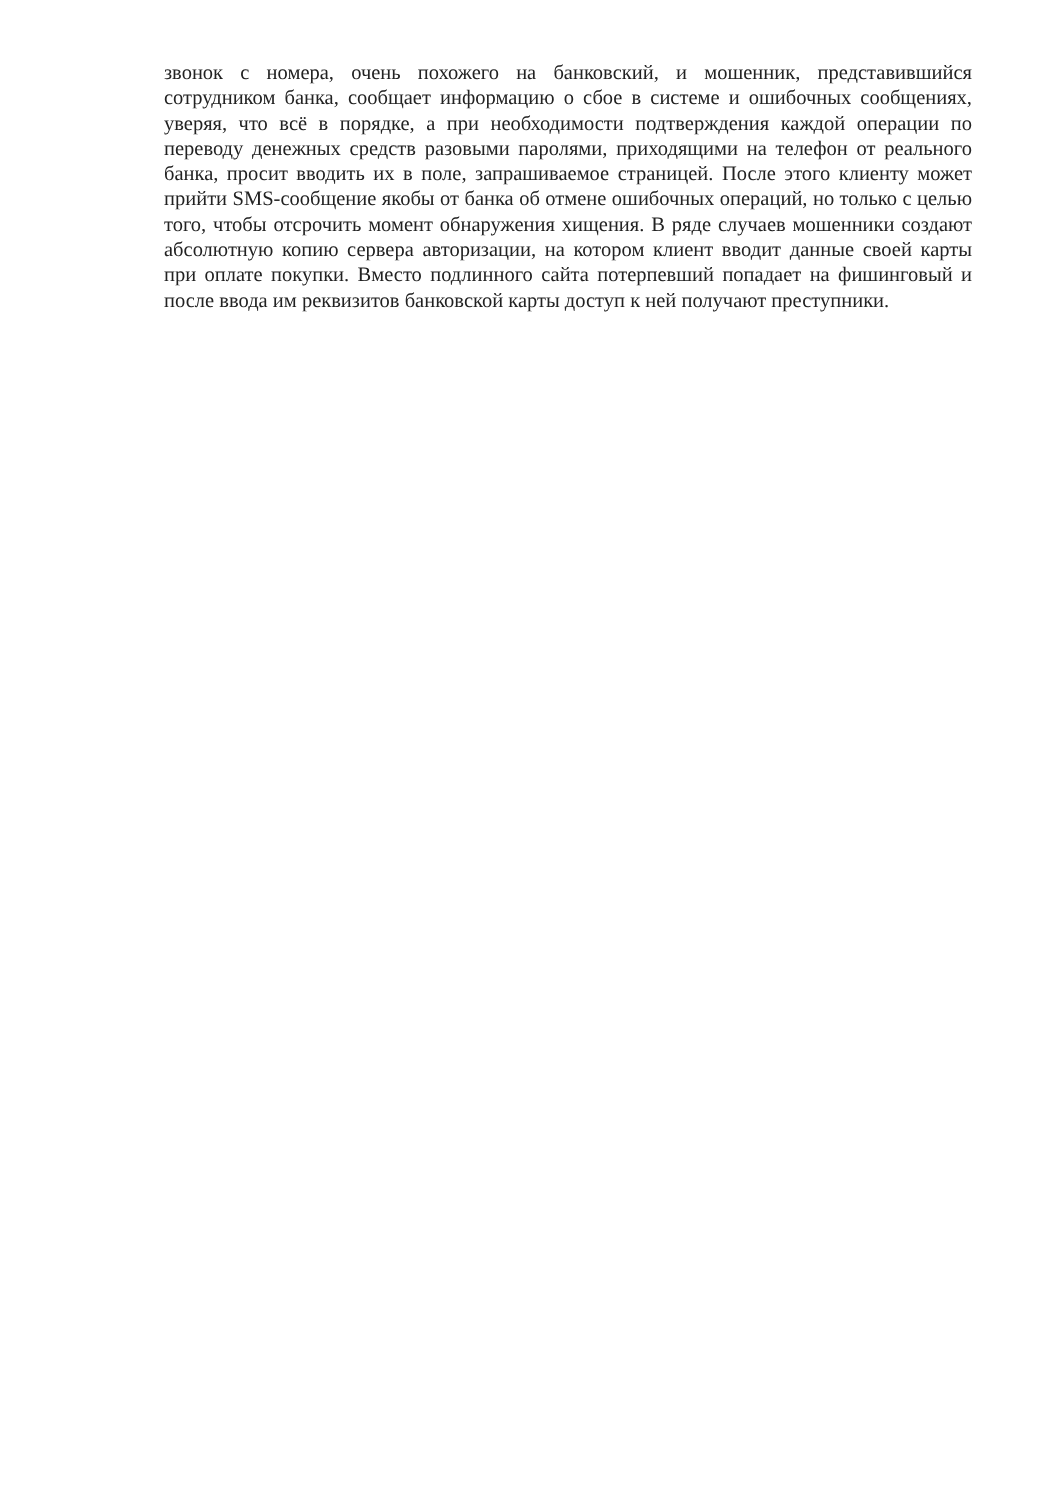звонок с номера, очень похожего на банковский, и мошенник, представившийся сотрудником банка, сообщает информацию о сбое в системе и ошибочных сообщениях, уверяя, что всё в порядке, а при необходимости подтверждения каждой операции по переводу денежных средств разовыми паролями, приходящими на телефон от реального банка, просит вводить их в поле, запрашиваемое страницей. После этого клиенту может прийти SMS-сообщение якобы от банка об отмене ошибочных операций, но только с целью того, чтобы отсрочить момент обнаружения хищения. В ряде случаев мошенники создают абсолютную копию сервера авторизации, на котором клиент вводит данные своей карты при оплате покупки. Вместо подлинного сайта потерпевший попадает на фишинговый и после ввода им реквизитов банковской карты доступ к ней получают преступники.